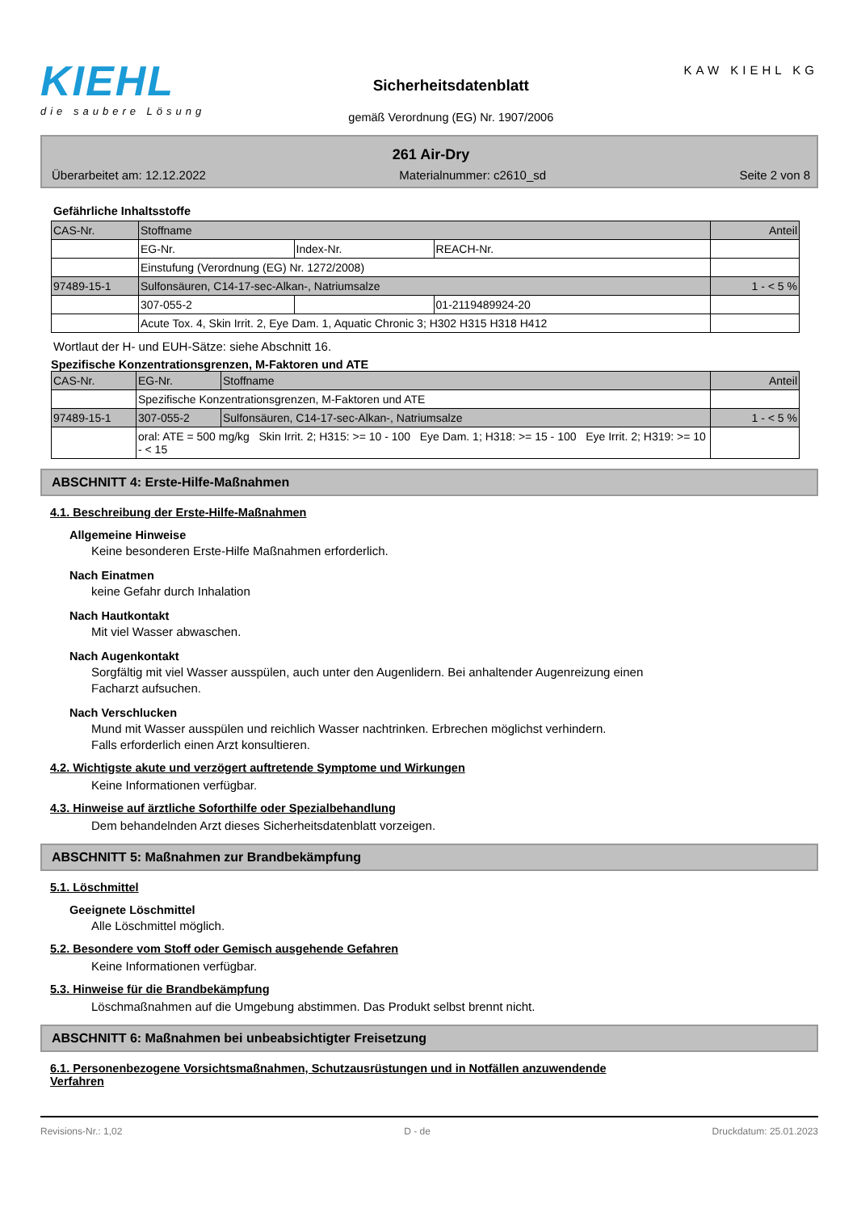KIEHL
die saubere Lösung
Sicherheitsdatenblatt
gemäß Verordnung (EG) Nr. 1907/2006
KAW KIEHL KG
261 Air-Dry
Überarbeitet am: 12.12.2022 Materialnummer: c2610_sd Seite 2 von 8
Gefährliche Inhaltsstoffe
| CAS-Nr. | Stoffname | | | Anteil |
| | EG-Nr. | Index-Nr. | REACH-Nr. | |
| | Einstufung (Verordnung (EG) Nr. 1272/2008) | | | |
| 97489-15-1 | Sulfonsäuren, C14-17-sec-Alkan-, Natriumsalze | | | 1 - < 5 % |
| | 307-055-2 | | 01-2119489924-20 | |
| | Acute Tox. 4, Skin Irrit. 2, Eye Dam. 1, Aquatic Chronic 3; H302 H315 H318 H412 | | | |
Wortlaut der H- und EUH-Sätze: siehe Abschnitt 16.
Spezifische Konzentrationsgrenzen, M-Faktoren und ATE
| CAS-Nr. | EG-Nr. | Stoffname | Anteil |
| | Spezifische Konzentrationsgrenzen, M-Faktoren und ATE | | |
| 97489-15-1 | 307-055-2 | Sulfonsäuren, C14-17-sec-Alkan-, Natriumsalze | 1 - < 5 % |
| | oral: ATE = 500 mg/kg Skin Irrit. 2; H315: >= 10 - 100 Eye Dam. 1; H318: >= 15 - 100 Eye Irrit. 2; H319: >= 10 - < 15 | | |
ABSCHNITT 4: Erste-Hilfe-Maßnahmen
4.1. Beschreibung der Erste-Hilfe-Maßnahmen
Allgemeine Hinweise
Keine besonderen Erste-Hilfe Maßnahmen erforderlich.
Nach Einatmen
keine Gefahr durch Inhalation
Nach Hautkontakt
Mit viel Wasser abwaschen.
Nach Augenkontakt
Sorgfältig mit viel Wasser ausspülen, auch unter den Augenlidern. Bei anhaltender Augenreizung einen
Facharzt aufsuchen.
Nach Verschlucken
Mund mit Wasser ausspülen und reichlich Wasser nachtrinken. Erbrechen möglichst verhindern.
Falls erforderlich einen Arzt konsultieren.
4.2. Wichtigste akute und verzögert auftretende Symptome und Wirkungen
Keine Informationen verfügbar.
4.3. Hinweise auf ärztliche Soforthilfe oder Spezialbehandlung
Dem behandelnden Arzt dieses Sicherheitsdatenblatt vorzeigen.
ABSCHNITT 5: Maßnahmen zur Brandbekämpfung
5.1. Löschmittel
Geeignete Löschmittel
Alle Löschmittel möglich.
5.2. Besondere vom Stoff oder Gemisch ausgehende Gefahren
Keine Informationen verfügbar.
5.3. Hinweise für die Brandbekämpfung
Löschmaßnahmen auf die Umgebung abstimmen. Das Produkt selbst brennt nicht.
ABSCHNITT 6: Maßnahmen bei unbeabsichtigter Freisetzung
6.1. Personenbezogene Vorsichtsmaßnahmen, Schutzausrüstungen und in Notfällen anzuwendende
Verfahren
Revisions-Nr.: 1,02 D - de Druckdatum: 25.01.2023